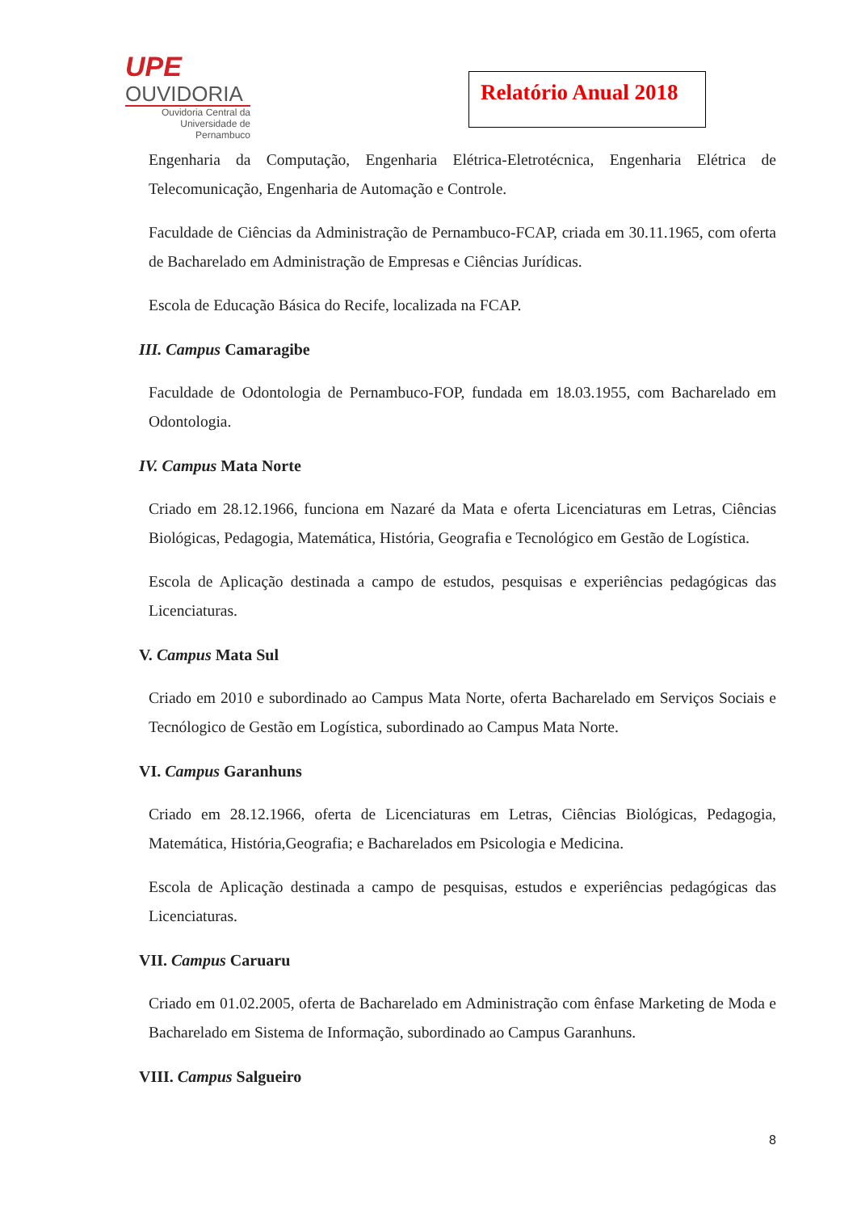UPE
OUVIDORIA
Ouvidoria Central da
Universidade de Pernambuco
Relatório Anual 2018
Engenharia da Computação, Engenharia Elétrica-Eletrotécnica, Engenharia Elétrica de Telecomunicação, Engenharia de Automação e Controle.
Faculdade de Ciências da Administração de Pernambuco-FCAP, criada em 30.11.1965, com oferta de Bacharelado em Administração de Empresas e Ciências Jurídicas.
Escola de Educação Básica do Recife, localizada na FCAP.
III. Campus Camaragibe
Faculdade de Odontologia de Pernambuco-FOP, fundada em 18.03.1955, com Bacharelado em Odontologia.
IV. Campus Mata Norte
Criado em 28.12.1966, funciona em Nazaré da Mata e oferta Licenciaturas em Letras, Ciências Biológicas, Pedagogia, Matemática, História, Geografia e Tecnológico em Gestão de Logística.
Escola de Aplicação destinada a campo de estudos, pesquisas e experiências pedagógicas das Licenciaturas.
V. Campus Mata Sul
Criado em 2010 e subordinado ao Campus Mata Norte, oferta Bacharelado em Serviços Sociais e Tecnólogico de Gestão em Logística, subordinado ao Campus Mata Norte.
VI. Campus Garanhuns
Criado em 28.12.1966, oferta de Licenciaturas em Letras, Ciências Biológicas, Pedagogia, Matemática, História,Geografia; e Bacharelados em Psicologia e Medicina.
Escola de Aplicação destinada a campo de pesquisas, estudos e experiências pedagógicas das Licenciaturas.
VII. Campus Caruaru
Criado em 01.02.2005, oferta de Bacharelado em Administração com ênfase Marketing de Moda e Bacharelado em Sistema de Informação, subordinado ao Campus Garanhuns.
VIII. Campus Salgueiro
8